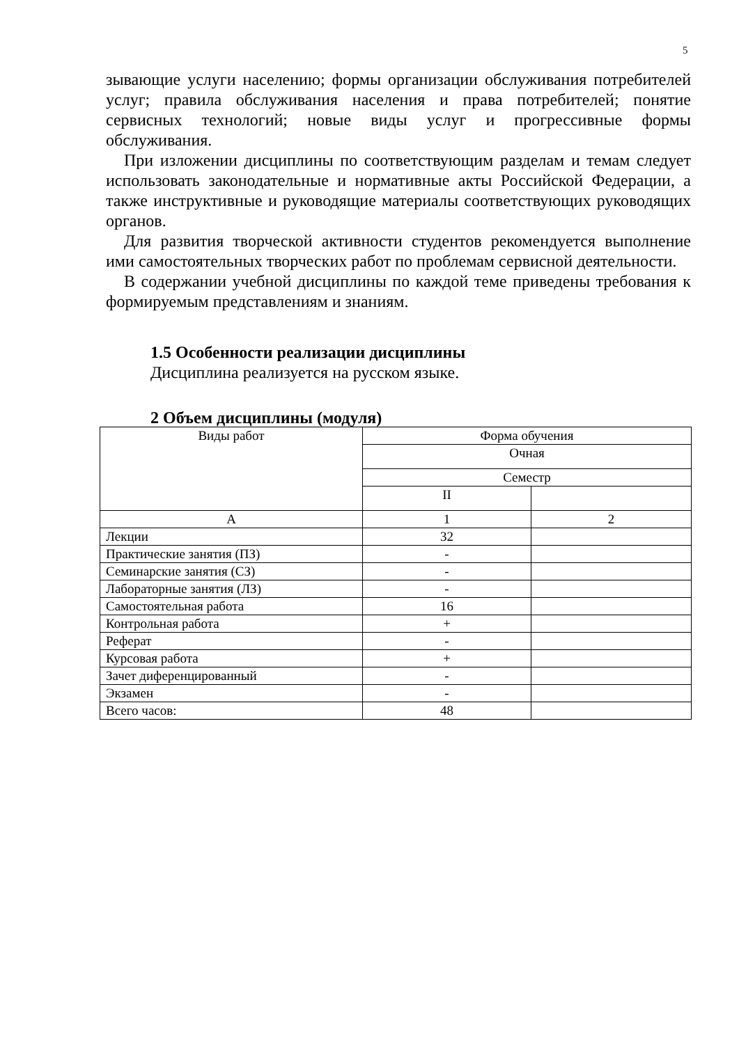5
зывающие услуги населению; формы организации обслуживания потребителей услуг; правила обслуживания населения и права потребителей; понятие сервисных технологий; новые виды услуг и прогрессивные формы обслуживания.
При изложении дисциплины по соответствующим разделам и темам следует использовать законодательные и нормативные акты Российской Федерации, а также инструктивные и руководящие материалы соответствующих руководящих органов.
Для развития творческой активности студентов рекомендуется выполнение ими самостоятельных творческих работ по проблемам сервисной деятельности.
В содержании учебной дисциплины по каждой теме приведены требования к формируемым представлениям и знаниям.
1.5 Особенности реализации дисциплины
Дисциплина реализуется на русском языке.
2 Объем дисциплины (модуля)
| Виды работ | Форма обучения | |
| | Очная | |
| | Семестр | |
| | II | |
| А | 1 | 2 |
| Лекции | 32 | |
| Практические занятия (ПЗ) | - | |
| Семинарские занятия (СЗ) | - | |
| Лабораторные занятия (ЛЗ) | - | |
| Самостоятельная работа | 16 | |
| Контрольная работа | + | |
| Реферат | - | |
| Курсовая работа | + | |
| Зачет диференцированный | - | |
| Экзамен | - | |
| Всего часов: | 48 | |